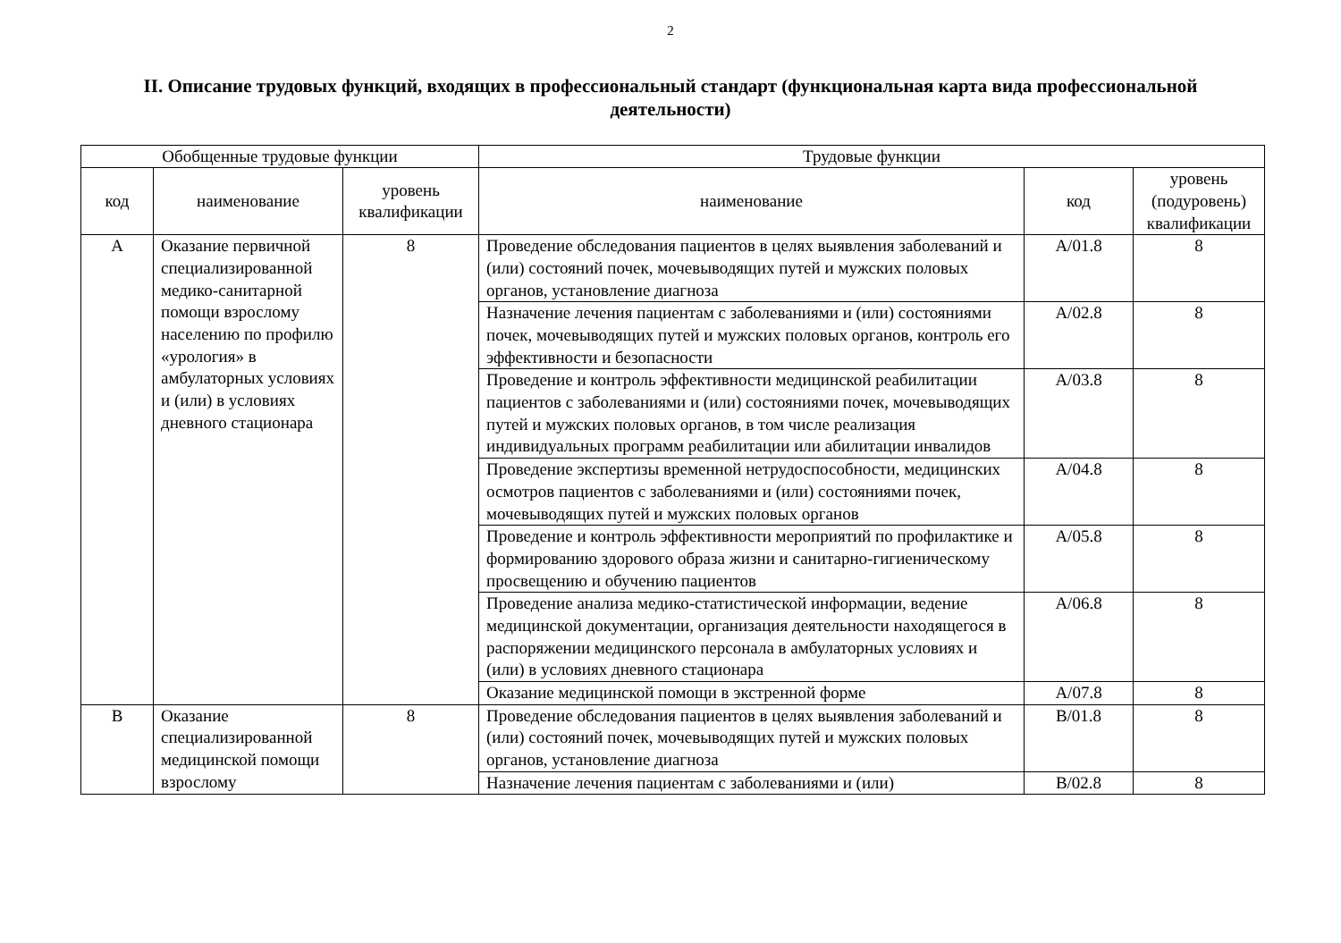2
II. Описание трудовых функций, входящих в профессиональный стандарт (функциональная карта вида профессиональной деятельности)
| Обобщенные трудовые функции | | | Трудовые функции | | |
| --- | --- | --- | --- | --- | --- |
| код | наименование | уровень квалификации | наименование | код | уровень (подуровень) квалификации |
| A | Оказание первичной специализированной медико-санитарной помощи взрослому населению по профилю «урология» в амбулаторных условиях и (или) в условиях дневного стационара | 8 | Проведение обследования пациентов в целях выявления заболеваний и (или) состояний почек, мочевыводящих путей и мужских половых органов, установление диагноза | A/01.8 | 8 |
| | | | Назначение лечения пациентам с заболеваниями и (или) состояниями почек, мочевыводящих путей и мужских половых органов, контроль его эффективности и безопасности | A/02.8 | 8 |
| | | | Проведение и контроль эффективности медицинской реабилитации пациентов с заболеваниями и (или) состояниями почек, мочевыводящих путей и мужских половых органов, в том числе реализация индивидуальных программ реабилитации или абилитации инвалидов | A/03.8 | 8 |
| | | | Проведение экспертизы временной нетрудоспособности, медицинских осмотров пациентов с заболеваниями и (или) состояниями почек, мочевыводящих путей и мужских половых органов | A/04.8 | 8 |
| | | | Проведение и контроль эффективности мероприятий по профилактике и формированию здорового образа жизни и санитарно-гигиеническому просвещению и обучению пациентов | A/05.8 | 8 |
| | | | Проведение анализа медико-статистической информации, ведение медицинской документации, организация деятельности находящегося в распоряжении медицинского персонала в амбулаторных условиях и (или) в условиях дневного стационара | A/06.8 | 8 |
| | | | Оказание медицинской помощи в экстренной форме | A/07.8 | 8 |
| B | Оказание специализированной медицинской помощи взрослому | 8 | Проведение обследования пациентов в целях выявления заболеваний и (или) состояний почек, мочевыводящих путей и мужских половых органов, установление диагноза | B/01.8 | 8 |
| | | | Назначение лечения пациентам с заболеваниями и (или) | B/02.8 | 8 |